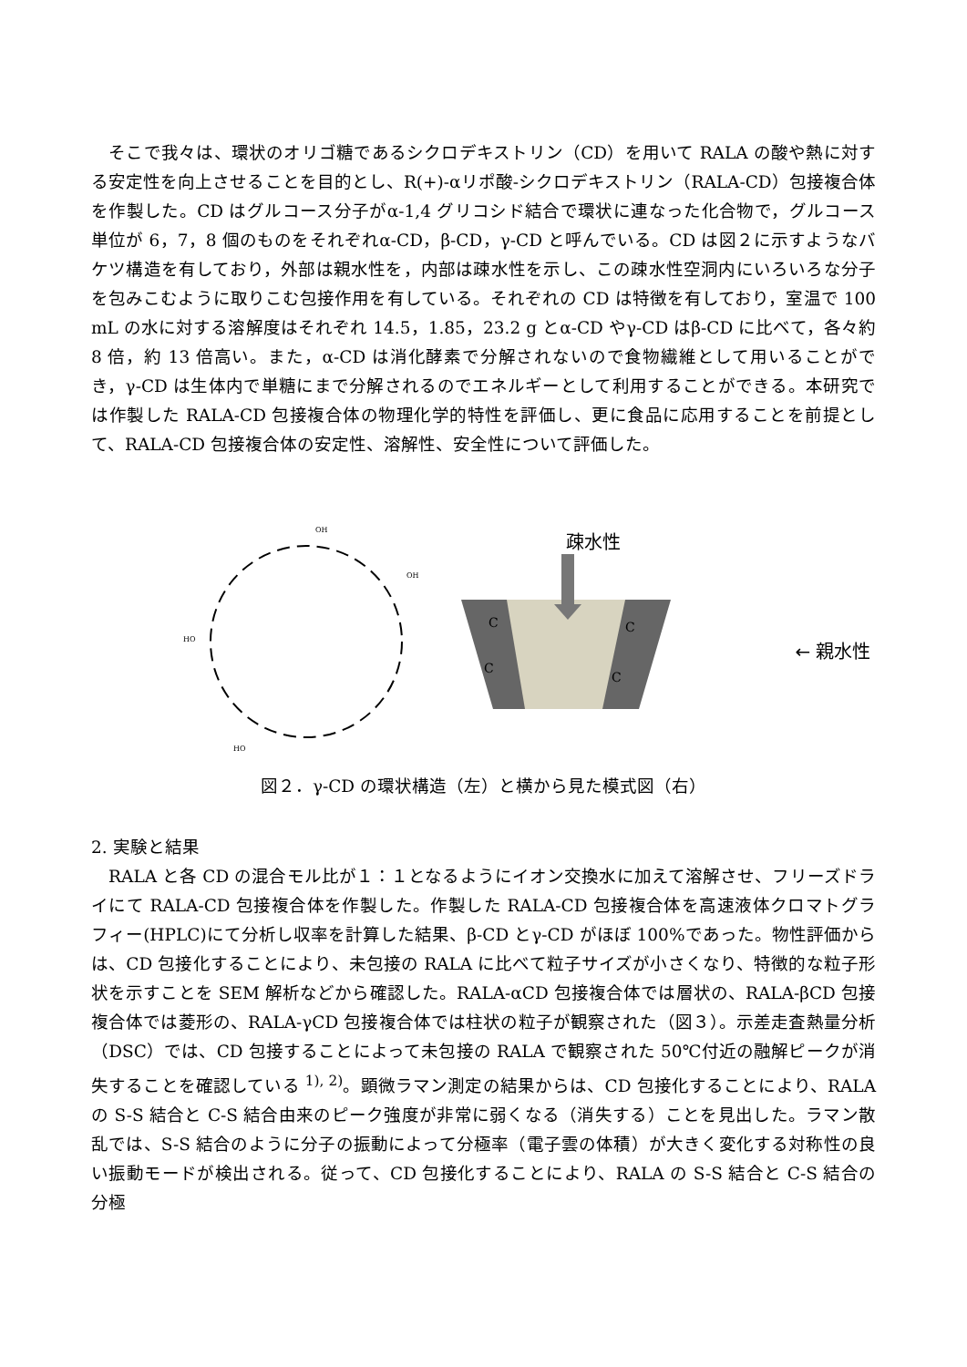そこで我々は、環状のオリゴ糖であるシクロデキストリン（CD）を用いて RALA の酸や熱に対する安定性を向上させることを目的とし、R(+)-αリポ酸-シクロデキストリン（RALA-CD）包接複合体を作製した。CD はグルコース分子がα-1,4 グリコシド結合で環状に連なった化合物で，グルコース単位が 6，7，8 個のものをそれぞれα-CD，β-CD，γ-CD と呼んでいる。CD は図２に示すようなバケツ構造を有しており，外部は親水性を，内部は疎水性を示し、この疎水性空洞内にいろいろな分子を包みこむように取りこむ包接作用を有している。それぞれの CD は特徴を有しており，室温で 100 mL の水に対する溶解度はそれぞれ 14.5，1.85，23.2 g とα-CD やγ-CD はβ-CD に比べて，各々約 8 倍，約 13 倍高い。また，α-CD は消化酵素で分解されないので食物繊維として用いることができ，γ-CD は生体内で単糖にまで分解されるのでエネルギーとして利用することができる。本研究では作製した RALA-CD 包接複合体の物理化学的特性を評価し、更に食品に応用することを前提として、RALA-CD 包接複合体の安定性、溶解性、安全性について評価した。
HO
OH
OH
HO
疎水性
C
C
C
C
← 親水性
図２．γ-CD の環状構造（左）と横から見た模式図（右）
2. 実験と結果
　RALA と各 CD の混合モル比が１：１となるようにイオン交換水に加えて溶解させ、フリーズドライにて RALA-CD 包接複合体を作製した。作製した RALA-CD 包接複合体を高速液体クロマトグラフィー(HPLC)にて分析し収率を計算した結果、β-CD とγ-CD がほぼ 100%であった。物性評価からは、CD 包接化することにより、未包接の RALA に比べて粒子サイズが小さくなり、特徴的な粒子形状を示すことを SEM 解析などから確認した。RALA-αCD 包接複合体では層状の、RALA-βCD 包接複合体では菱形の、RALA-γCD 包接複合体では柱状の粒子が観察された（図３）。示差走査熱量分析（DSC）では、CD 包接することによって未包接の RALA で観察された 50℃付近の融解ピークが消失することを確認している <sup>1), 2)</sup>。顕微ラマン測定の結果からは、CD 包接化することにより、RALA の S-S 結合と C-S 結合由来のピーク強度が非常に弱くなる（消失する）ことを見出した。ラマン散乱では、S-S 結合のように分子の振動によって分極率（電子雲の体積）が大きく変化する対称性の良い振動モードが検出される。従って、CD 包接化することにより、RALA の S-S 結合と C-S 結合の分極